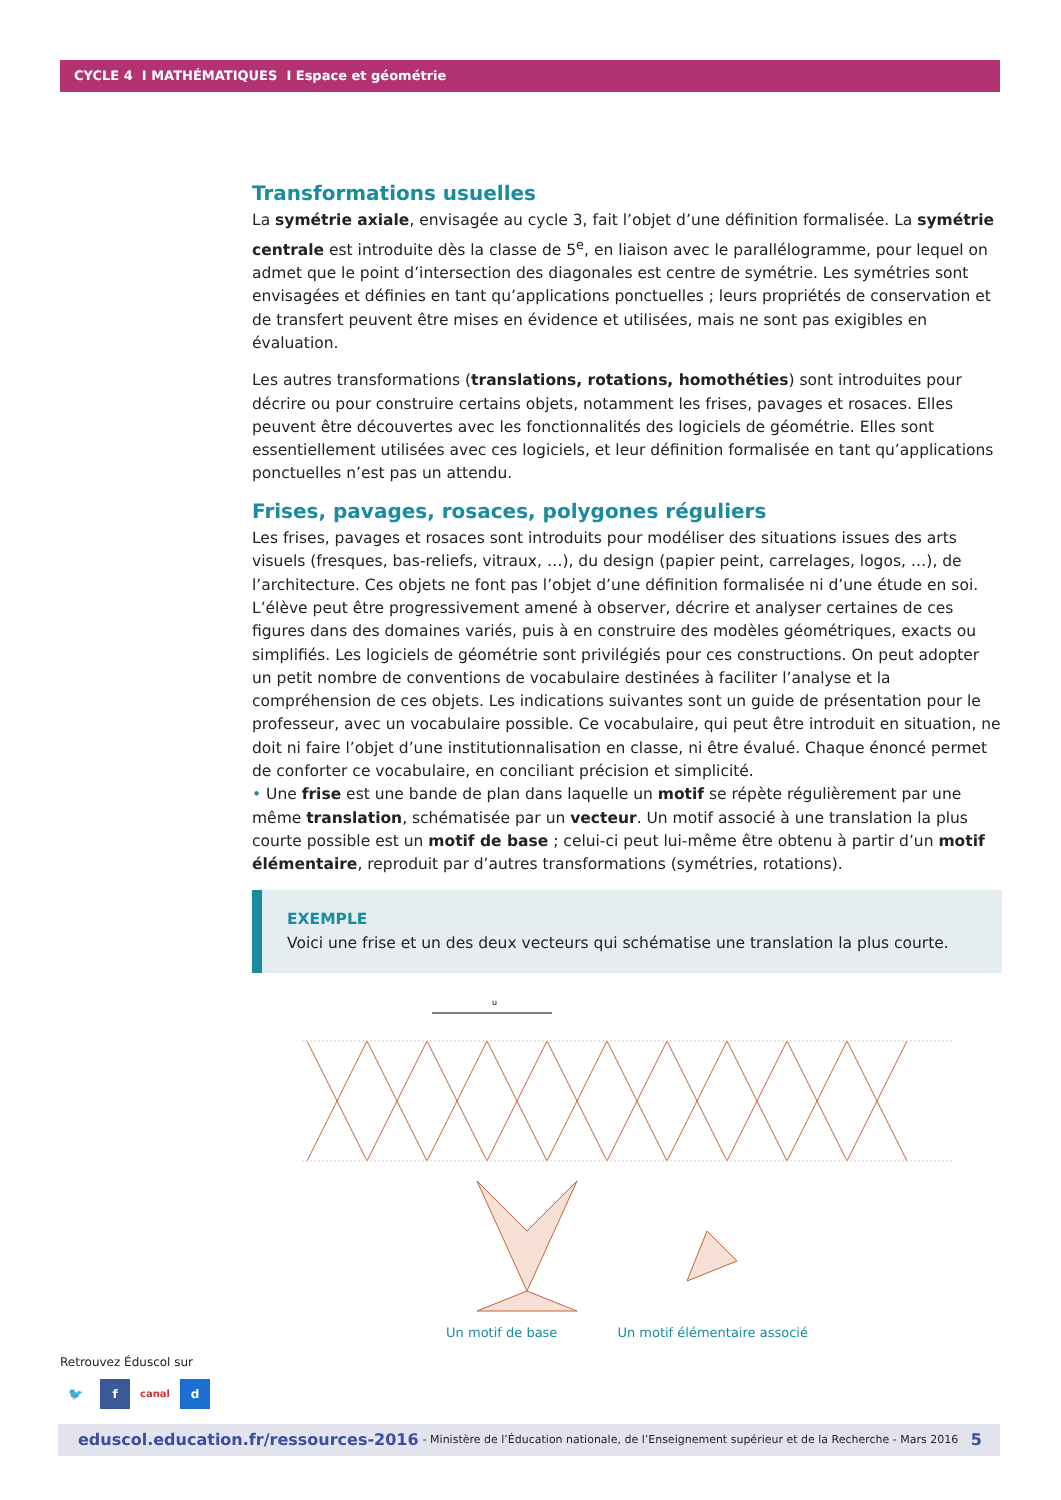CYCLE 4 I MATHÉMATIQUES I Espace et géométrie
Transformations usuelles
La symétrie axiale, envisagée au cycle 3, fait l’objet d’une définition formalisée. La symétrie centrale est introduite dès la classe de 5<sup>e</sup>, en liaison avec le parallélogramme, pour lequel on admet que le point d’intersection des diagonales est centre de symétrie. Les symétries sont envisagées et définies en tant qu’applications ponctuelles ; leurs propriétés de conservation et de transfert peuvent être mises en évidence et utilisées, mais ne sont pas exigibles en évaluation.
Les autres transformations (translations, rotations, homothéties) sont introduites pour décrire ou pour construire certains objets, notamment les frises, pavages et rosaces. Elles peuvent être découvertes avec les fonctionnalités des logiciels de géométrie. Elles sont essentiellement utilisées avec ces logiciels, et leur définition formalisée en tant qu’applications ponctuelles n’est pas un attendu.
Frises, pavages, rosaces, polygones réguliers
Les frises, pavages et rosaces sont introduits pour modéliser des situations issues des arts visuels (fresques, bas-reliefs, vitraux, …), du design (papier peint, carrelages, logos, …), de l’architecture. Ces objets ne font pas l’objet d’une définition formalisée ni d’une étude en soi. L’élève peut être progressivement amené à observer, décrire et analyser certaines de ces figures dans des domaines variés, puis à en construire des modèles géométriques, exacts ou simplifiés. Les logiciels de géométrie sont privilégiés pour ces constructions. On peut adopter un petit nombre de conventions de vocabulaire destinées à faciliter l’analyse et la compréhension de ces objets. Les indications suivantes sont un guide de présentation pour le professeur, avec un vocabulaire possible. Ce vocabulaire, qui peut être introduit en situation, ne doit ni faire l’objet d’une institutionnalisation en classe, ni être évalué. Chaque énoncé permet de conforter ce vocabulaire, en conciliant précision et simplicité.
• Une frise est une bande de plan dans laquelle un motif se répète régulièrement par une même translation, schématisée par un vecteur. Un motif associé à une translation la plus courte possible est un motif de base ; celui-ci peut lui-même être obtenu à partir d’un motif élémentaire, reproduit par d’autres transformations (symétries, rotations).
EXEMPLE
Voici une frise et un des deux vecteurs qui schématise une translation la plus courte.
u
Un motif de base Un motif élémentaire associé
Retrouvez Éduscol sur
🐦 f canal d
eduscol.education.fr/ressources-2016 - Ministère de l’Éducation nationale, de l’Enseignement supérieur et de la Recherche - Mars 2016 5